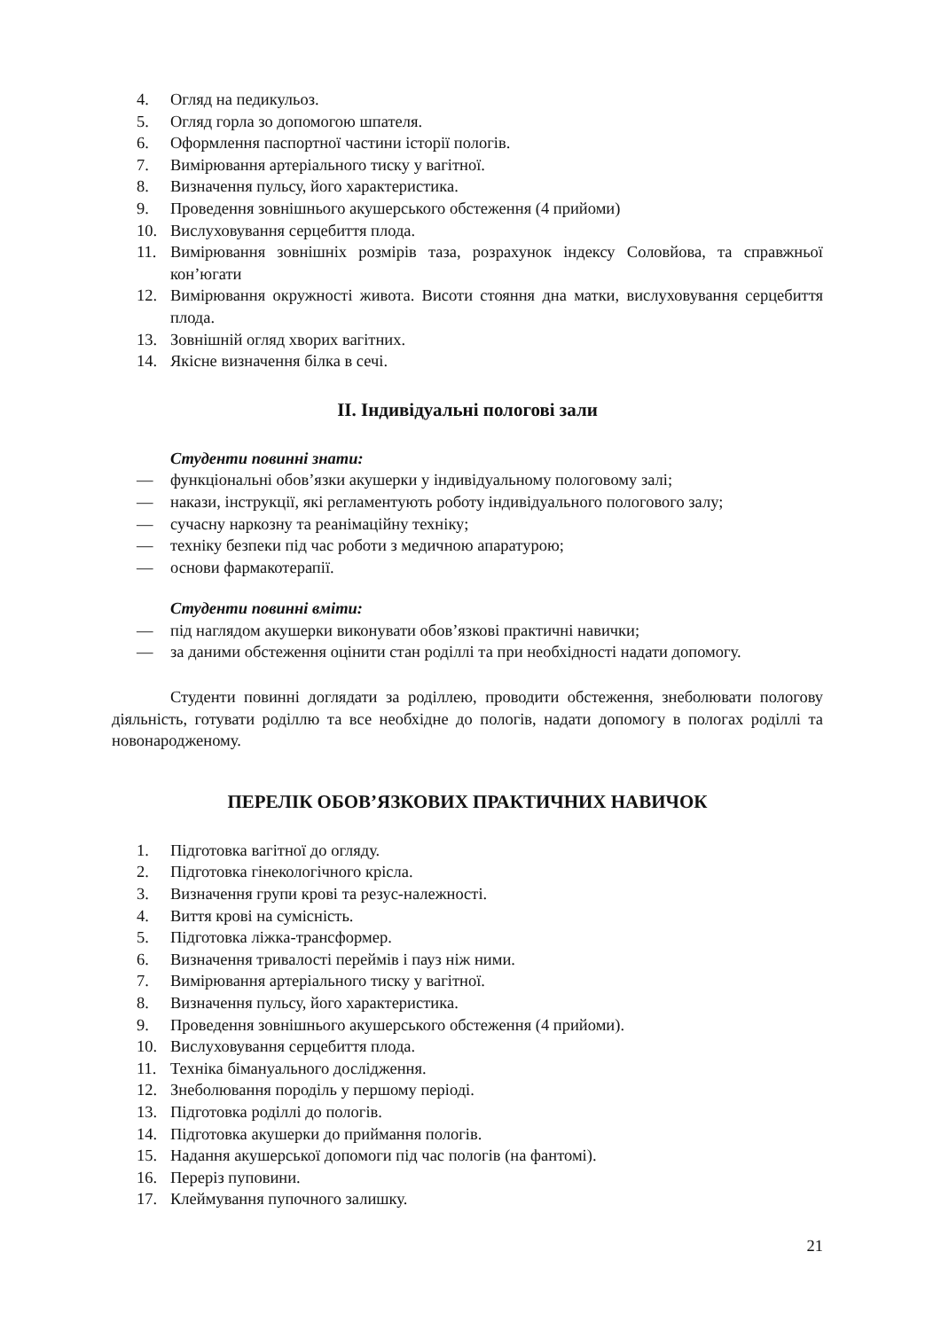4. Огляд на педикульоз.
5. Огляд горла зо допомогою шпателя.
6. Оформлення паспортної частини історії пологів.
7. Вимірювання артеріального тиску у вагітної.
8. Визначення пульсу, його характеристика.
9. Проведення зовнішнього акушерського обстеження (4 прийоми)
10. Вислуховування серцебиття плода.
11. Вимірювання зовнішніх розмірів таза, розрахунок індексу Соловйова, та справжньої кон’югати
12. Вимірювання окружності живота. Висоти стояння дна матки, вислуховування серцебиття плода.
13. Зовнішній огляд хворих вагітних.
14. Якісне визначення білка в сечі.
ІІ. Індивідуальні пологові зали
Студенти повинні знати:
— функціональні обов’язки акушерки у індивідуальному пологовому залі;
— накази, інструкції, які регламентують роботу індивідуального пологового залу;
— сучасну наркозну та реанімаційну техніку;
— техніку безпеки під час роботи з медичною апаратурою;
— основи фармакотерапії.
Студенти повинні вміти:
— під наглядом акушерки виконувати обов’язкові практичні навички;
— за даними обстеження оцінити стан роділлі та при необхідності надати допомогу.
Студенти повинні доглядати за роділлею, проводити обстеження, знеболювати пологову діяльність, готувати роділлю та все необхідне до пологів, надати допомогу в пологах роділлі та новонародженому.
ПЕРЕЛІК ОБОВ’ЯЗКОВИХ ПРАКТИЧНИХ НАВИЧОК
1. Підготовка вагітної до огляду.
2. Підготовка гінекологічного крісла.
3. Визначення групи крові та резус-належності.
4. Виття крові на сумісність.
5. Підготовка ліжка-трансформер.
6. Визначення тривалості переймів і пауз ніж ними.
7. Вимірювання артеріального тиску у вагітної.
8. Визначення пульсу, його характеристика.
9. Проведення зовнішнього акушерського обстеження (4 прийоми).
10. Вислуховування серцебиття плода.
11. Техніка бімануального дослідження.
12. Знеболювання породіль у першому періоді.
13. Підготовка роділлі до пологів.
14. Підготовка акушерки до приймання пологів.
15. Надання акушерської допомоги під час пологів (на фантомі).
16. Переріз пуповини.
17. Клеймування пупочного залишку.
21